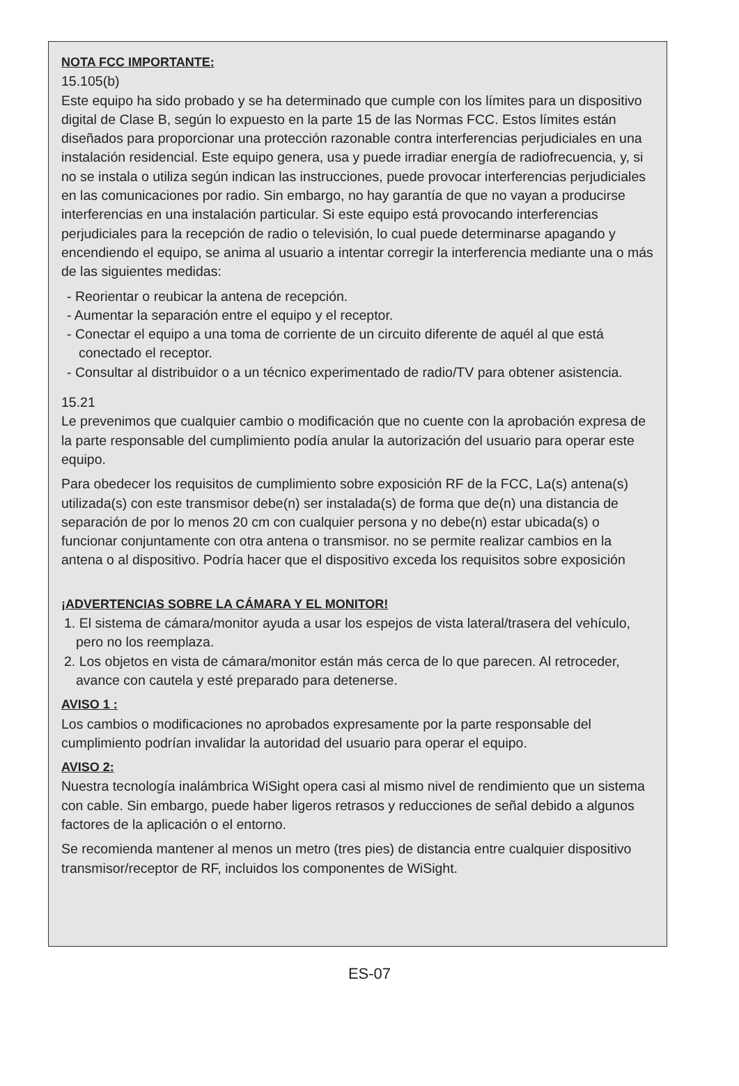NOTA FCC IMPORTANTE:
15.105(b)
Este equipo ha sido probado y se ha determinado que cumple con los límites para un dispositivo digital de Clase B, según lo expuesto en la parte 15 de las Normas FCC. Estos límites están diseñados para proporcionar una protección razonable contra interferencias perjudiciales en una instalación residencial. Este equipo genera, usa y puede irradiar energía de radiofrecuencia, y, si no se instala o utiliza según indican las instrucciones, puede provocar interferencias perjudiciales en las comunicaciones por radio. Sin embargo, no hay garantía de que no vayan a producirse interferencias en una instalación particular. Si este equipo está provocando interferencias perjudiciales para la recepción de radio o televisión, lo cual puede determinarse apagando y encendiendo el equipo, se anima al usuario a intentar corregir la interferencia mediante una o más de las siguientes medidas:
- Reorientar o reubicar la antena de recepción.
- Aumentar la separación entre el equipo y el receptor.
- Conectar el equipo a una toma de corriente de un circuito diferente de aquél al que está conectado el receptor.
- Consultar al distribuidor o a un técnico experimentado de radio/TV para obtener asistencia.
15.21
Le prevenimos que cualquier cambio o modificación que no cuente con la aprobación expresa de la parte responsable del cumplimiento podía anular la autorización del usuario para operar este equipo.
Para obedecer los requisitos de cumplimiento sobre exposición RF de la FCC, La(s) antena(s) utilizada(s) con este transmisor debe(n) ser instalada(s) de forma que de(n) una distancia de separación de por lo menos 20 cm con cualquier persona y no debe(n) estar ubicada(s) o funcionar conjuntamente con otra antena o transmisor. no se permite realizar cambios en la antena o al dispositivo. Podría hacer que el dispositivo exceda los requisitos sobre exposición
¡ADVERTENCIAS SOBRE LA CÁMARA Y EL MONITOR!
1. El sistema de cámara/monitor ayuda a usar los espejos de vista lateral/trasera del vehículo, pero no los reemplaza.
2. Los objetos en vista de cámara/monitor están más cerca de lo que parecen. Al retroceder, avance con cautela y esté preparado para detenerse.
AVISO 1 :
Los cambios o modificaciones no aprobados expresamente por la parte responsable del cumplimiento podrían invalidar la autoridad del usuario para operar el equipo.
AVISO 2:
Nuestra tecnología inalámbrica WiSight opera casi al mismo nivel de rendimiento que un sistema con cable. Sin embargo, puede haber ligeros retrasos y reducciones de señal debido a algunos factores de la aplicación o el entorno.
Se recomienda mantener al menos un metro (tres pies) de distancia entre cualquier dispositivo transmisor/receptor de RF, incluidos los componentes de WiSight.
ES-07